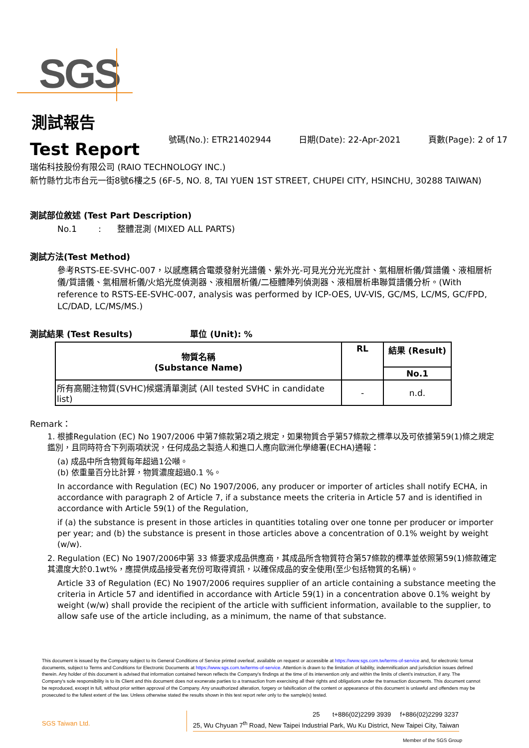SGS
測試報告
Test Report
號碼(No.): ETR21402944 日期(Date): 22-Apr-2021 頁數(Page): 2 of 17
瑞佑科技股份有限公司 (RAIO TECHNOLOGY INC.)
新竹縣竹北市台元一街8號6樓之5 (6F-5, NO. 8, TAI YUEN 1ST STREET, CHUPEI CITY, HSINCHU, 30288 TAIWAN)
測試部位敘述 (Test Part Description)
No.1 : 整體混測 (MIXED ALL PARTS)
測試方法(Test Method)
參考RSTS-EE-SVHC-007，以感應耦合電漿發射光譜儀、紫外光-可見光分光光度計、氣相層析儀/質譜儀、液相層析儀/質譜儀、氣相層析儀/火焰光度偵測器、液相層析儀/二極體陣列偵測器、液相層析串聯質譜儀分析。(With reference to RSTS-EE-SVHC-007, analysis was performed by ICP-OES, UV-VIS, GC/MS, LC/MS, GC/FPD, LC/DAD, LC/MS/MS.)
測試結果 (Test Results) 單位 (Unit): %
| 物質名稱 (Substance Name) | RL | 結果 (Result) |
| --- | --- | --- |
| | | No.1 |
| 所有高關注物質(SVHC)候選清單測試 (All tested SVHC in candidate list) | - | n.d. |
Remark：
1. 根據Regulation (EC) No 1907/2006 中第7條款第2項之規定，如果物質合乎第57條款之標準以及可依據第59(1)條之規定鑑別，且同時符合下列兩項狀況，任何成品之製造人和進口人應向歐洲化學總署(ECHA)通報：
(a) 成品中所含物質每年超過1公噸。
(b) 依重量百分比計算，物質濃度超過0.1 %。
In accordance with Regulation (EC) No 1907/2006, any producer or importer of articles shall notify ECHA, in accordance with paragraph 2 of Article 7, if a substance meets the criteria in Article 57 and is identified in accordance with Article 59(1) of the Regulation,
if (a) the substance is present in those articles in quantities totaling over one tonne per producer or importer per year; and (b) the substance is present in those articles above a concentration of 0.1% weight by weight (w/w).
2. Regulation (EC) No 1907/2006中第 33 條要求成品供應商，其成品所含物質符合第57條款的標準並依照第59(1)條款確定其濃度大於0.1wt%，應提供成品接受者充份可取得資訊，以確保成品的安全使用(至少包括物質的名稱)。
Article 33 of Regulation (EC) No 1907/2006 requires supplier of an article containing a substance meeting the criteria in Article 57 and identified in accordance with Article 59(1) in a concentration above 0.1% weight by weight (w/w) shall provide the recipient of the article with sufficient information, available to the supplier, to allow safe use of the article including, as a minimum, the name of that substance.
This document is issued by the Company subject to its General Conditions of Service printed overleaf, available on request or accessible at https://www.sgs.com.tw/terms-of-service and, for electronic format documents, subject to Terms and Conditions for Electronic Documents at https://www.sgs.com.tw/terms-of-service. Attention is drawn to the limitation of liability, indemnification and jurisdiction issues defined therein. Any holder of this document is advised that information contained hereon reflects the Company's findings at the time of its intervention only and within the limits of client's instruction, if any. The Company's sole responsibility is to its Client and this document does not exonerate parties to a transaction from exercising all their rights and obligations under the transaction documents. This document cannot be reproduced, except in full, without prior written approval of the Company. Any unauthorized alteration, forgery or falsification of the content or appearance of this document is unlawful and offenders may be prosecuted to the fullest extent of the law. Unless otherwise stated the results shown in this test report refer only to the sample(s) tested.
SGS Taiwan Ltd.
25 t+886(02)2299 3939 f+886(02)2299 3237
25, Wu Chyuan 7<sup>th</sup> Road, New Taipei Industrial Park, Wu Ku District, New Taipei City, Taiwan
Member of the SGS Group